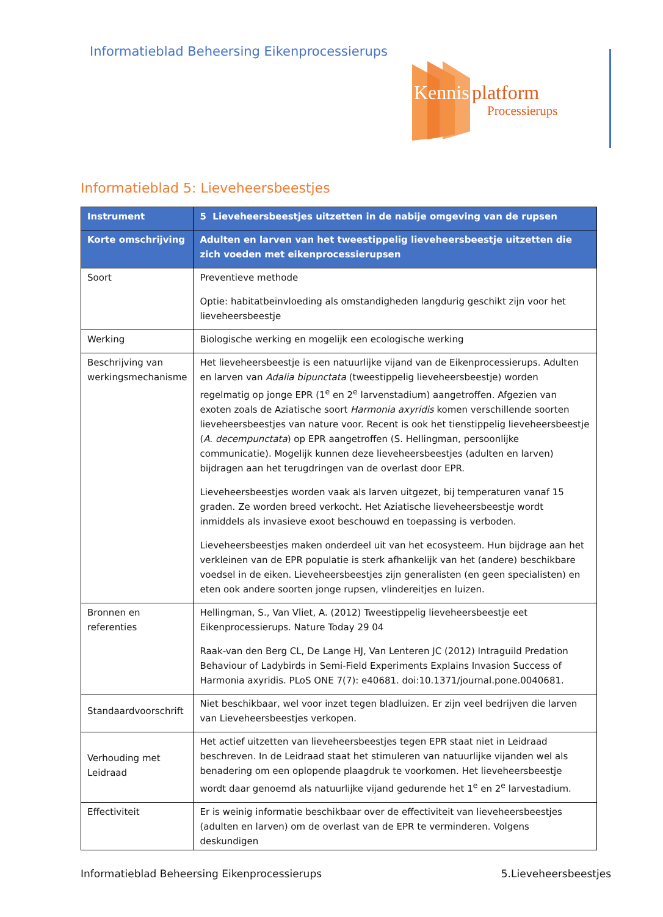Informatieblad Beheersing Eikenprocessierups
Kennis
platform
Processierups
Informatieblad 5: Lieveheersbeestjes
| Instrument | 5 Lieveheersbeestjes uitzetten in de nabije omgeving van de rupsen |
| --- | --- |
| Korte omschrijving | Adulten en larven van het tweestippelig lieveheersbeestje uitzetten die zich voeden met eikenprocessierupsen |
| Soort | Preventieve methode Optie: habitatbeïnvloeding als omstandigheden langdurig geschikt zijn voor het lieveheersbeestje |
| Werking | Biologische werking en mogelijk een ecologische werking |
| Beschrijving van werkingsmechanisme | Het lieveheersbeestje is een natuurlijke vijand van de Eikenprocessierups. Adulten en larven van Adalia bipunctata (tweestippelig lieveheersbeestje) worden regelmatig op jonge EPR (1<sup>e</sup> en 2<sup>e</sup> larvenstadium) aangetroffen. Afgezien van exoten zoals de Aziatische soort Harmonia axyridis komen verschillende soorten lieveheersbeestjes van nature voor. Recent is ook het tienstippelig lieveheersbeestje ( A. decempunctata ) op EPR aangetroffen (S. Hellingman, persoonlijke communicatie). Mogelijk kunnen deze lieveheersbeestjes (adulten en larven) bijdragen aan het terugdringen van de overlast door EPR. Lieveheersbeestjes worden vaak als larven uitgezet, bij temperaturen vanaf 15 graden. Ze worden breed verkocht. Het Aziatische lieveheersbeestje wordt inmiddels als invasieve exoot beschouwd en toepassing is verboden. Lieveheersbeestjes maken onderdeel uit van het ecosysteem. Hun bijdrage aan het verkleinen van de EPR populatie is sterk afhankelijk van het (andere) beschikbare voedsel in de eiken. Lieveheersbeestjes zijn generalisten (en geen specialisten) en eten ook andere soorten jonge rupsen, vlindereitjes en luizen. |
| Bronnen en referenties | Hellingman, S., Van Vliet, A. (2012) Tweestippelig lieveheersbeestje eet Eikenprocessierups. Nature Today 29 04 Raak-van den Berg CL, De Lange HJ, Van Lenteren JC (2012) Intraguild Predation Behaviour of Ladybirds in Semi-Field Experiments Explains Invasion Success of Harmonia axyridis. PLoS ONE 7(7): e40681. doi:10.1371/journal.pone.0040681. |
| Standaardvoorschrift | Niet beschikbaar, wel voor inzet tegen bladluizen. Er zijn veel bedrijven die larven van Lieveheersbeestjes verkopen. |
| Verhouding met Leidraad | Het actief uitzetten van lieveheersbeestjes tegen EPR staat niet in Leidraad beschreven. In de Leidraad staat het stimuleren van natuurlijke vijanden wel als benadering om een oplopende plaagdruk te voorkomen. Het lieveheersbeestje wordt daar genoemd als natuurlijke vijand gedurende het 1<sup>e</sup> en 2<sup>e</sup> larvestadium. |
| Effectiviteit | Er is weinig informatie beschikbaar over de effectiviteit van lieveheersbeestjes (adulten en larven) om de overlast van de EPR te verminderen. Volgens deskundigen |
Informatieblad Beheersing Eikenprocessierups 5.Lieveheersbeestjes